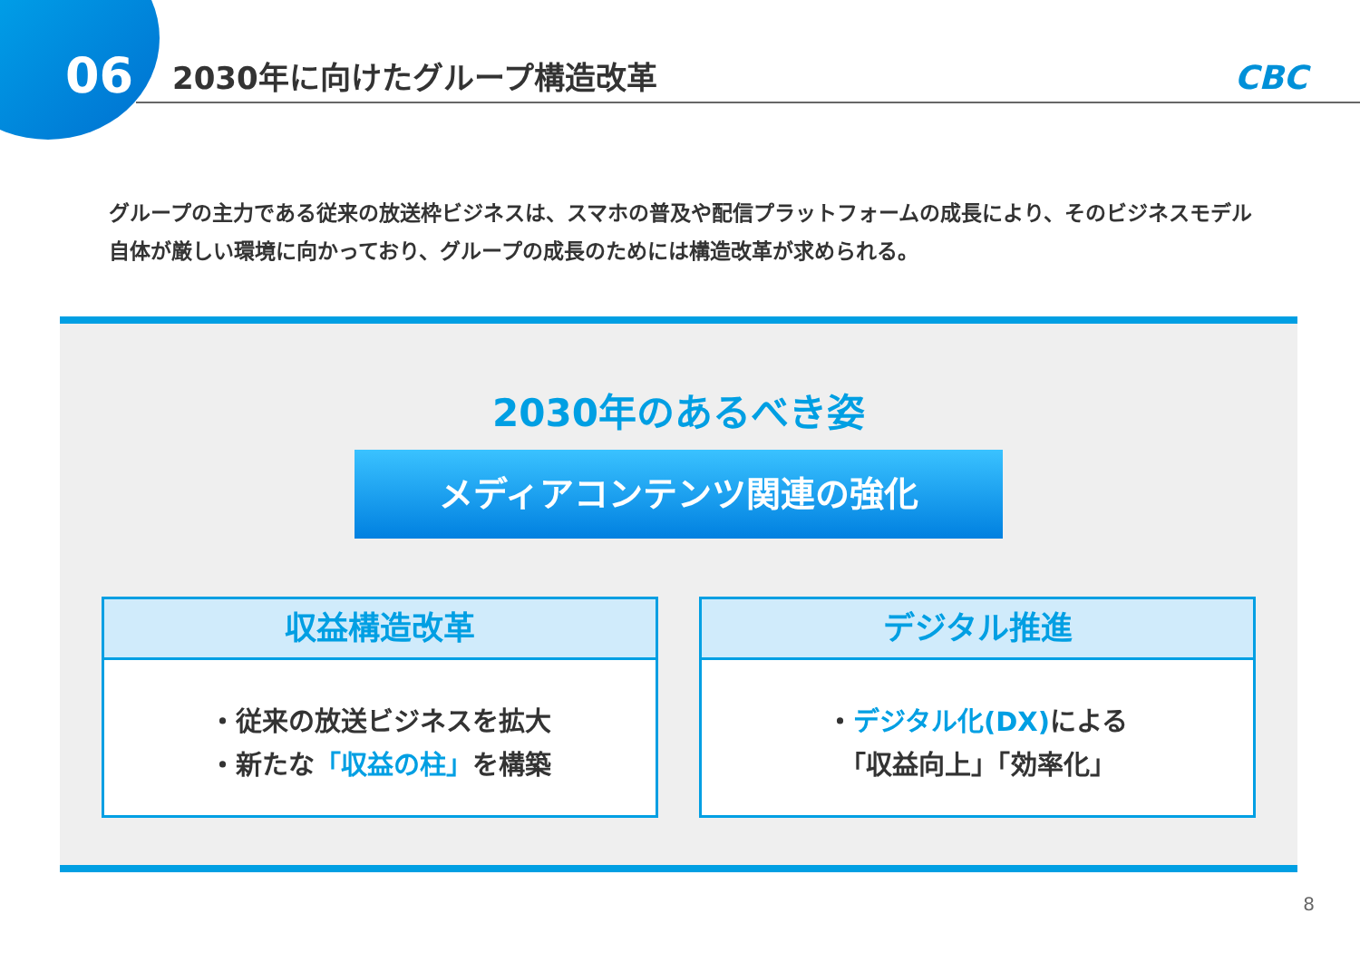06
2030年に向けたグループ構造改革 CBC
グループの主力である従来の放送枠ビジネスは、スマホの普及や配信プラットフォームの成長により、そのビジネスモデル自体が厳しい環境に向かっており、グループの成長のためには構造改革が求められる。
2030年のあるべき姿
メディアコンテンツ関連の強化
収益構造改革
・従来の放送ビジネスを拡大
・新たな「収益の柱」を構築
デジタル推進
・デジタル化(DX) による
「収益向上」「効率化」
8